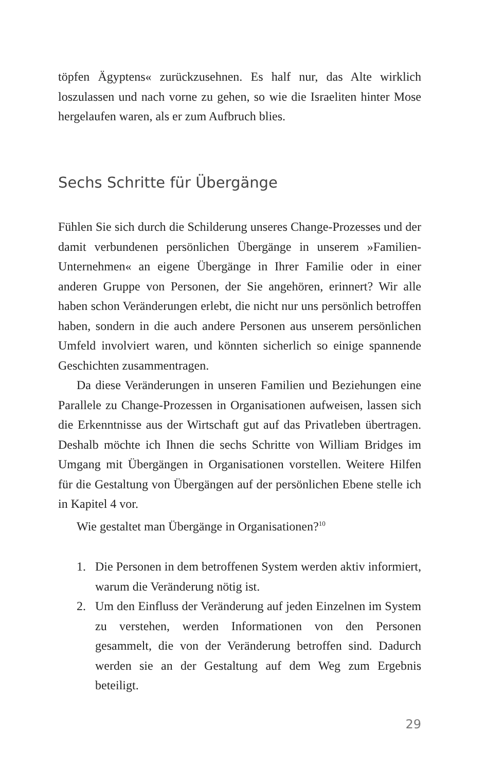töpfen Ägyptens« zurückzusehnen. Es half nur, das Alte wirklich loszulassen und nach vorne zu gehen, so wie die Israeliten hinter Mose hergelaufen waren, als er zum Aufbruch blies.
Sechs Schritte für Übergänge
Fühlen Sie sich durch die Schilderung unseres Change-Prozesses und der damit verbundenen persönlichen Übergänge in unserem »Familien-Unternehmen« an eigene Übergänge in Ihrer Familie oder in einer anderen Gruppe von Personen, der Sie angehören, erinnert? Wir alle haben schon Veränderungen erlebt, die nicht nur uns persönlich betroffen haben, sondern in die auch andere Personen aus unserem persönlichen Umfeld involviert waren, und könnten sicherlich so einige spannende Geschichten zusammentragen.
Da diese Veränderungen in unseren Familien und Beziehungen eine Parallele zu Change-Prozessen in Organisationen aufweisen, lassen sich die Erkenntnisse aus der Wirtschaft gut auf das Privatleben übertragen. Deshalb möchte ich Ihnen die sechs Schritte von William Bridges im Umgang mit Übergängen in Organisationen vorstellen. Weitere Hilfen für die Gestaltung von Übergängen auf der persönlichen Ebene stelle ich in Kapitel 4 vor.
Wie gestaltet man Übergänge in Organisationen?<sup>10</sup>
1. Die Personen in dem betroffenen System werden aktiv informiert, warum die Veränderung nötig ist.
2. Um den Einfluss der Veränderung auf jeden Einzelnen im System zu verstehen, werden Informationen von den Personen gesammelt, die von der Veränderung betroffen sind. Dadurch werden sie an der Gestaltung auf dem Weg zum Ergebnis beteiligt.
29